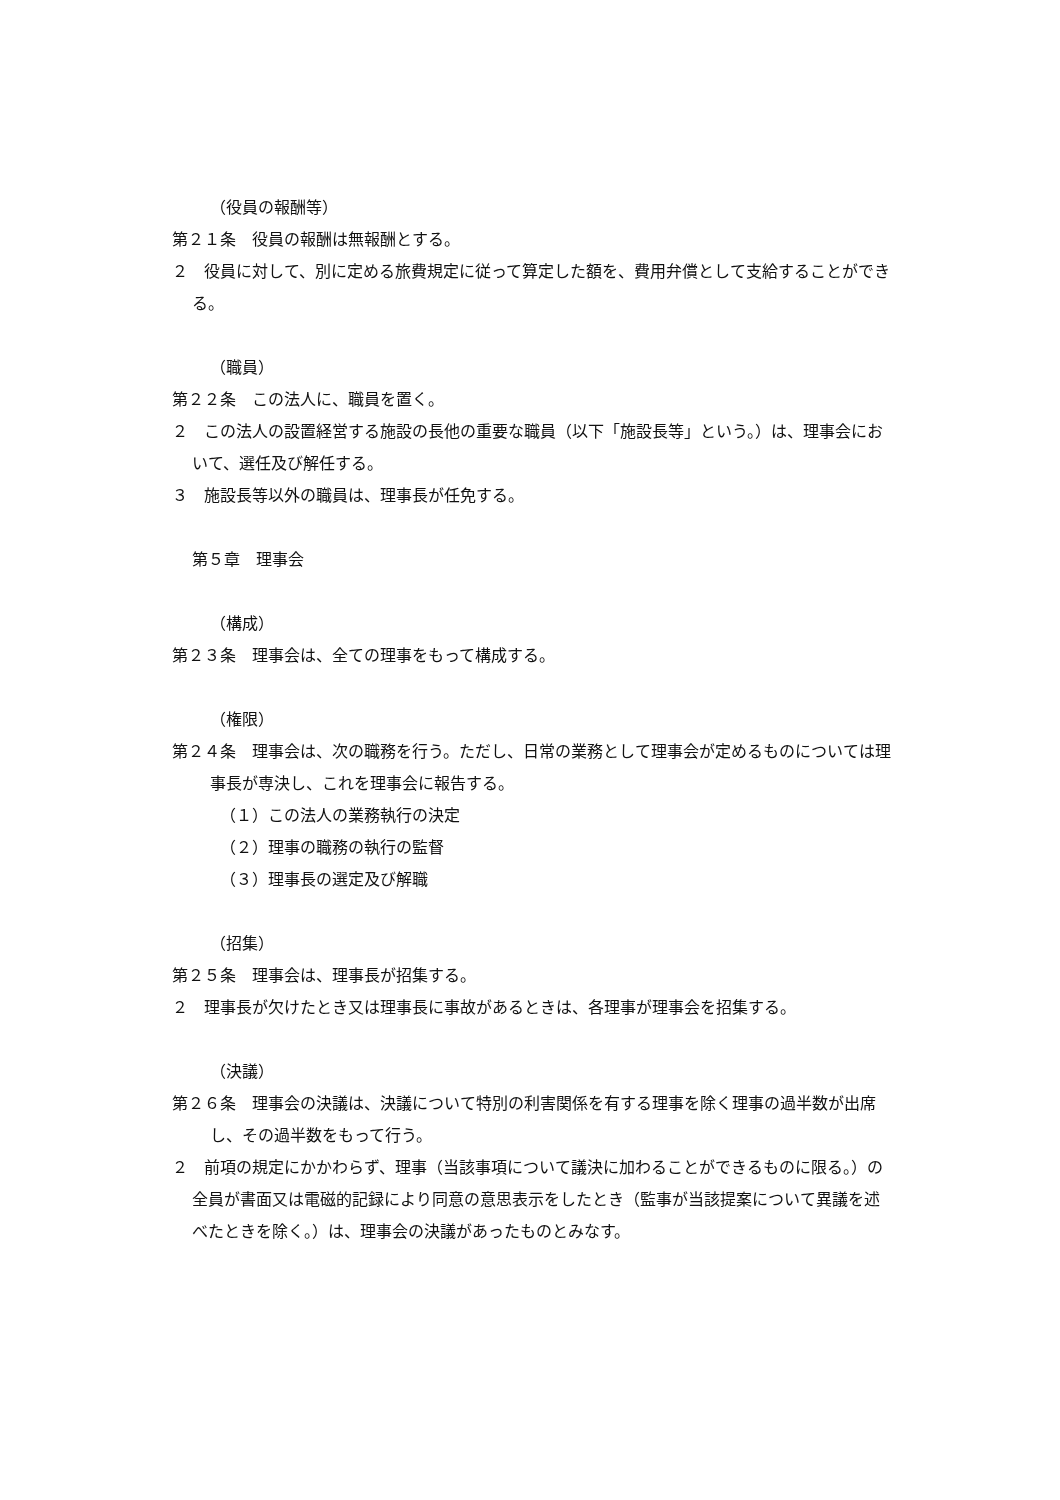（役員の報酬等）
第２１条　役員の報酬は無報酬とする。
２　役員に対して、別に定める旅費規定に従って算定した額を、費用弁償として支給することができる。
（職員）
第２２条　この法人に、職員を置く。
２　この法人の設置経営する施設の長他の重要な職員（以下「施設長等」という。）は、理事会において、選任及び解任する。
３　施設長等以外の職員は、理事長が任免する。
第５章　理事会
（構成）
第２３条　理事会は、全ての理事をもって構成する。
（権限）
第２４条　理事会は、次の職務を行う。ただし、日常の業務として理事会が定めるものについては理事長が専決し、これを理事会に報告する。
（１）この法人の業務執行の決定
（２）理事の職務の執行の監督
（３）理事長の選定及び解職
（招集）
第２５条　理事会は、理事長が招集する。
２　理事長が欠けたとき又は理事長に事故があるときは、各理事が理事会を招集する。
（決議）
第２６条　理事会の決議は、決議について特別の利害関係を有する理事を除く理事の過半数が出席し、その過半数をもって行う。
２　前項の規定にかかわらず、理事（当該事項について議決に加わることができるものに限る。）の全員が書面又は電磁的記録により同意の意思表示をしたとき（監事が当該提案について異議を述べたときを除く。）は、理事会の決議があったものとみなす。